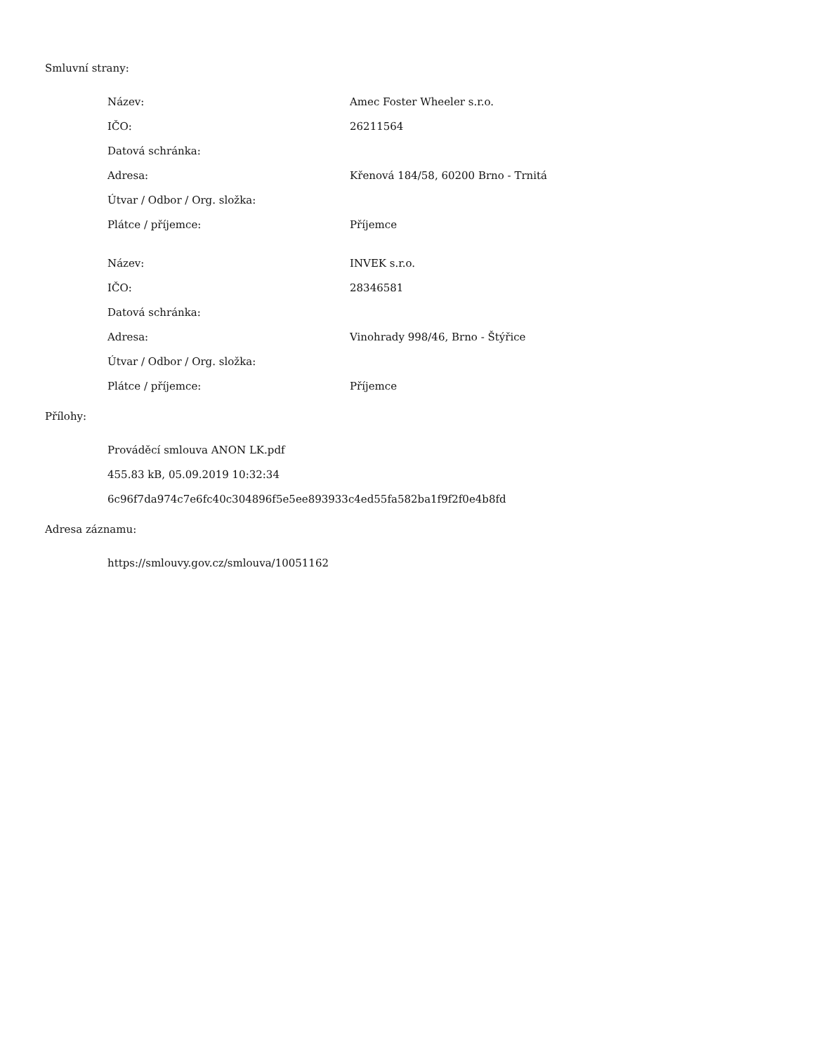Smluvní strany:
| Název: | Amec Foster Wheeler s.r.o. |
| IČO: | 26211564 |
| Datová schránka: | |
| Adresa: | Křenová 184/58, 60200 Brno - Trnitá |
| Útvar / Odbor / Org. složka: | |
| Plátce / příjemce: | Příjemce |
| Název: | INVEK s.r.o. |
| IČO: | 28346581 |
| Datová schránka: | |
| Adresa: | Vinohrady 998/46, Brno - Štýřice |
| Útvar / Odbor / Org. složka: | |
| Plátce / příjemce: | Příjemce |
Přílohy:
Prováděcí smlouva ANON LK.pdf
455.83 kB, 05.09.2019 10:32:34
6c96f7da974c7e6fc40c304896f5e5ee893933c4ed55fa582ba1f9f2f0e4b8fd
Adresa záznamu:
https://smlouvy.gov.cz/smlouva/10051162